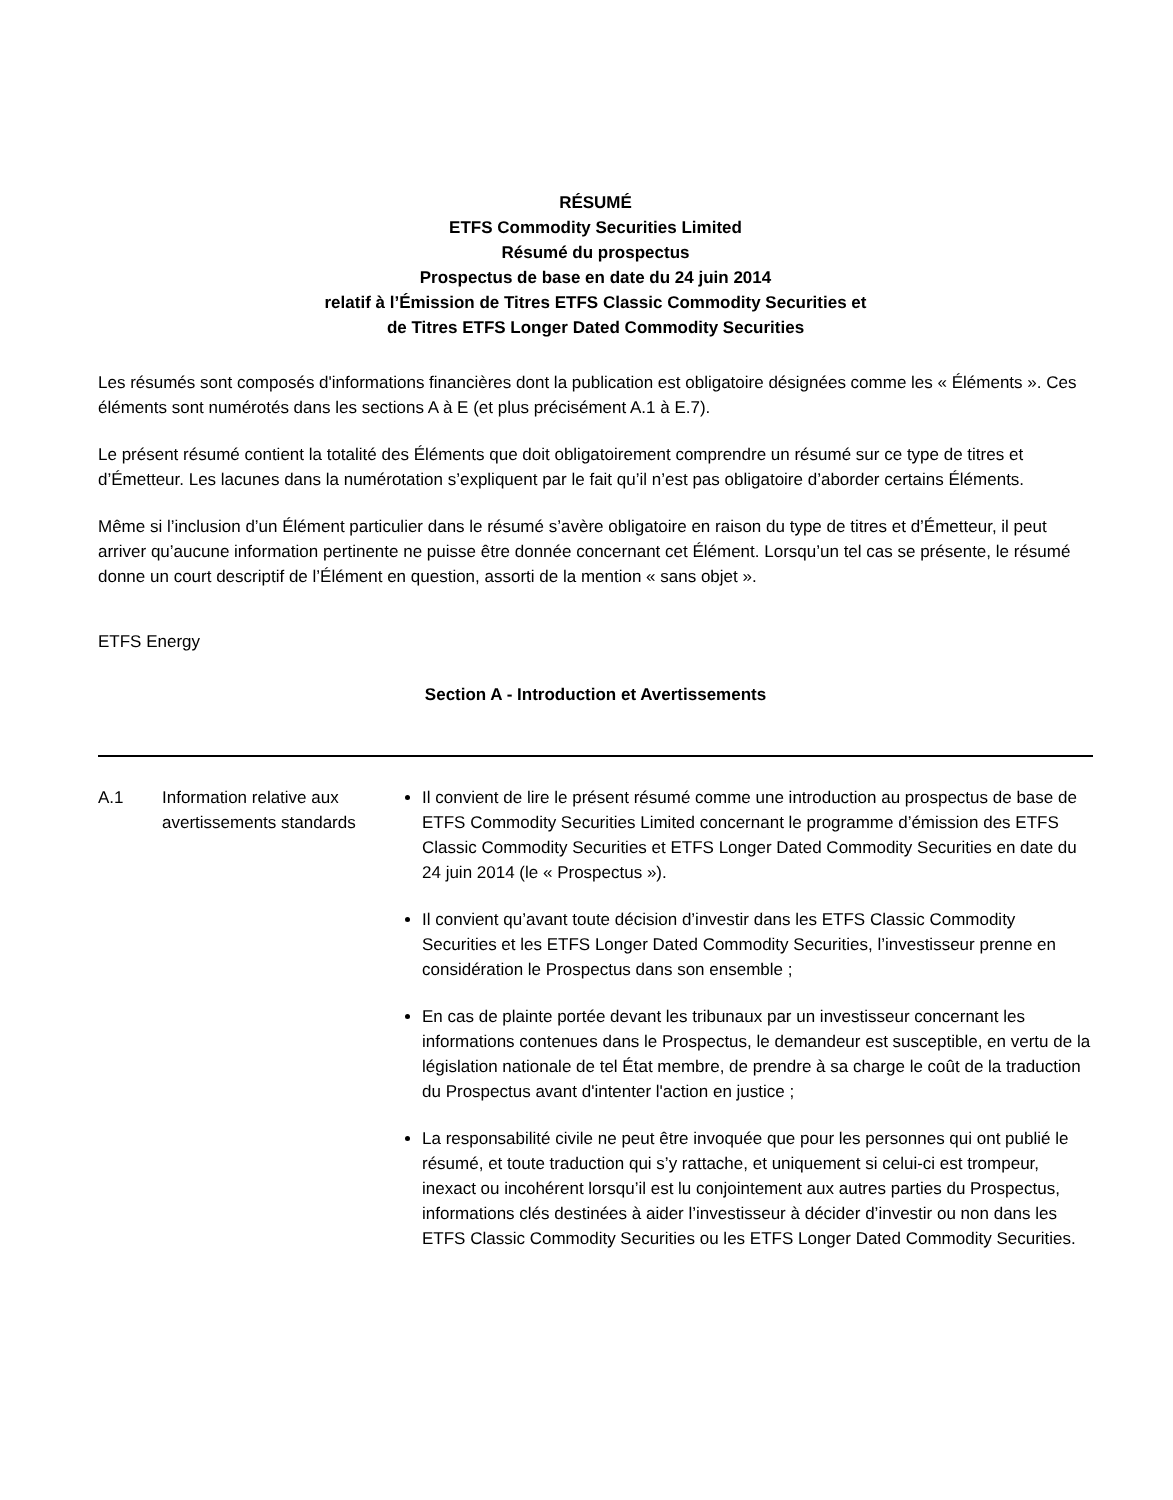RÉSUMÉ
ETFS Commodity Securities Limited
Résumé du prospectus
Prospectus de base en date du 24 juin 2014
relatif à l’Émission de Titres ETFS Classic Commodity Securities et
de Titres ETFS Longer Dated Commodity Securities
Les résumés sont composés d'informations financières dont la publication est obligatoire désignées comme les « Éléments ». Ces éléments sont numérotés dans les sections A à E (et plus précisément A.1 à E.7).
Le présent résumé contient la totalité des Éléments que doit obligatoirement comprendre un résumé sur ce type de titres et d’Émetteur. Les lacunes dans la numérotation s’expliquent par le fait qu’il n’est pas obligatoire d’aborder certains Éléments.
Même si l’inclusion d’un Élément particulier dans le résumé s’avère obligatoire en raison du type de titres et d’Émetteur, il peut arriver qu’aucune information pertinente ne puisse être donnée concernant cet Élément. Lorsqu’un tel cas se présente, le résumé donne un court descriptif de l’Élément en question, assorti de la mention « sans objet ».
ETFS Energy
Section A - Introduction et Avertissements
| A.1 | Information relative aux avertissements standards | Il convient de lire le présent résumé comme une introduction au prospectus de base de ETFS Commodity Securities Limited concernant le programme d’émission des ETFS Classic Commodity Securities et ETFS Longer Dated Commodity Securities en date du 24 juin 2014 (le « Prospectus »). Il convient qu’avant toute décision d’investir dans les ETFS Classic Commodity Securities et les ETFS Longer Dated Commodity Securities, l’investisseur prenne en considération le Prospectus dans son ensemble ; En cas de plainte portée devant les tribunaux par un investisseur concernant les informations contenues dans le Prospectus, le demandeur est susceptible, en vertu de la législation nationale de tel État membre, de prendre à sa charge le coût de la traduction du Prospectus avant d'intenter l'action en justice ; La responsabilité civile ne peut être invoquée que pour les personnes qui ont publié le résumé, et toute traduction qui s’y rattache, et uniquement si celui-ci est trompeur, inexact ou incohérent lorsqu’il est lu conjointement aux autres parties du Prospectus, informations clés destinées à aider l’investisseur à décider d’investir ou non dans les ETFS Classic Commodity Securities ou les ETFS Longer Dated Commodity Securities. |